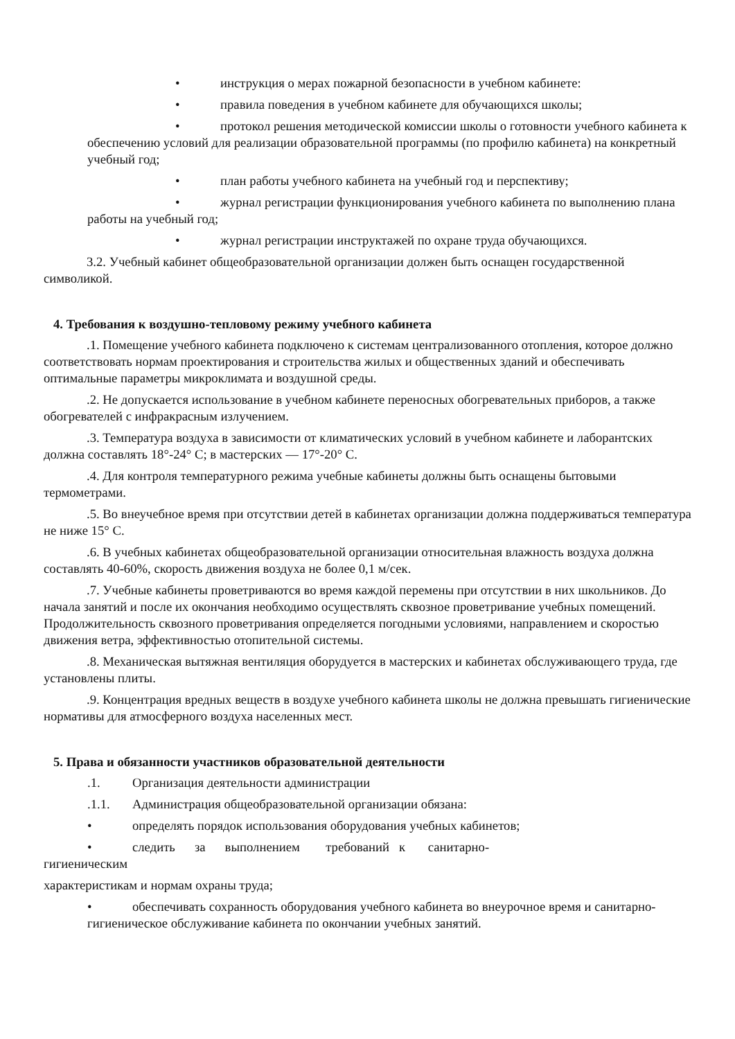• инструкция о мерах пожарной безопасности в учебном кабинете:
• правила поведения в учебном кабинете для обучающихся школы;
• протокол решения методической комиссии школы о готовности учебного кабинета к обеспечению условий для реализации образовательной программы (по профилю кабинета) на конкретный учебный год;
• план работы учебного кабинета на учебный год и перспективу;
• журнал регистрации функционирования учебного кабинета по выполнению плана работы на учебный год;
• журнал регистрации инструктажей по охране труда обучающихся.
3.2. Учебный кабинет общеобразовательной организации должен быть оснащен государственной символикой.
4. Требования к воздушно-тепловому режиму учебного кабинета
.1. Помещение учебного кабинета подключено к системам централизованного отопления, которое должно соответствовать нормам проектирования и строительства жилых и общественных зданий и обеспечивать оптимальные параметры микроклимата и воздушной среды.
.2. Не допускается использование в учебном кабинете переносных обогревательных приборов, а также обогревателей с инфракрасным излучением.
.3. Температура воздуха в зависимости от климатических условий в учебном кабинете и лаборантских должна составлять 18°-24° С; в мастерских — 17°-20° С.
.4. Для контроля температурного режима учебные кабинеты должны быть оснащены бытовыми термометрами.
.5. Во внеучебное время при отсутствии детей в кабинетах организации должна поддерживаться температура не ниже 15° С.
.6. В учебных кабинетах общеобразовательной организации относительная влажность воздуха должна составлять 40-60%, скорость движения воздуха не более 0,1 м/сек.
.7. Учебные кабинеты проветриваются во время каждой перемены при отсутствии в них школьников. До начала занятий и после их окончания необходимо осуществлять сквозное проветривание учебных помещений. Продолжительность сквозного проветривания определяется погодными условиями, направлением и скоростью движения ветра, эффективностью отопительной системы.
.8. Механическая вытяжная вентиляция оборудуется в мастерских и кабинетах обслуживающего труда, где установлены плиты.
.9. Концентрация вредных веществ в воздухе учебного кабинета школы не должна превышать гигиенические нормативы для атмосферного воздуха населенных мест.
5. Права и обязанности участников образовательной деятельности
.1. Организация деятельности администрации
.1.1. Администрация общеобразовательной организации обязана:
• определять порядок использования оборудования учебных кабинетов;
• следить за выполнением требований к санитарно-
гигиеническим
характеристикам и нормам охраны труда;
• обеспечивать сохранность оборудования учебного кабинета во внеурочное время и санитарно-гигиеническое обслуживание кабинета по окончании учебных занятий.